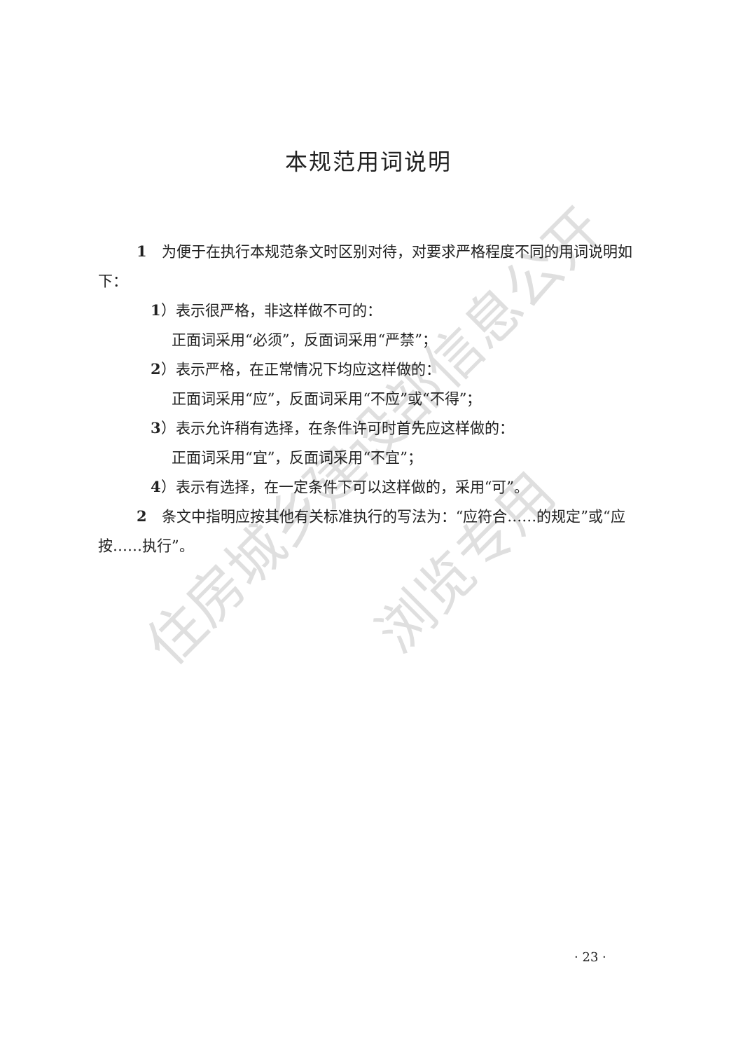住房城乡建设部信息公开
浏览专用
本规范用词说明
1　为便于在执行本规范条文时区别对待，对要求严格程度不同的用词说明如下：
1）表示很严格，非这样做不可的：
正面词采用“必须”，反面词采用“严禁”；
2）表示严格，在正常情况下均应这样做的：
正面词采用“应”，反面词采用“不应”或“不得”；
3）表示允许稍有选择，在条件许可时首先应这样做的：
正面词采用“宜”，反面词采用“不宜”；
4）表示有选择，在一定条件下可以这样做的，采用“可”。
2　条文中指明应按其他有关标准执行的写法为：“应符合……的规定”或“应按……执行”。
· 23 ·